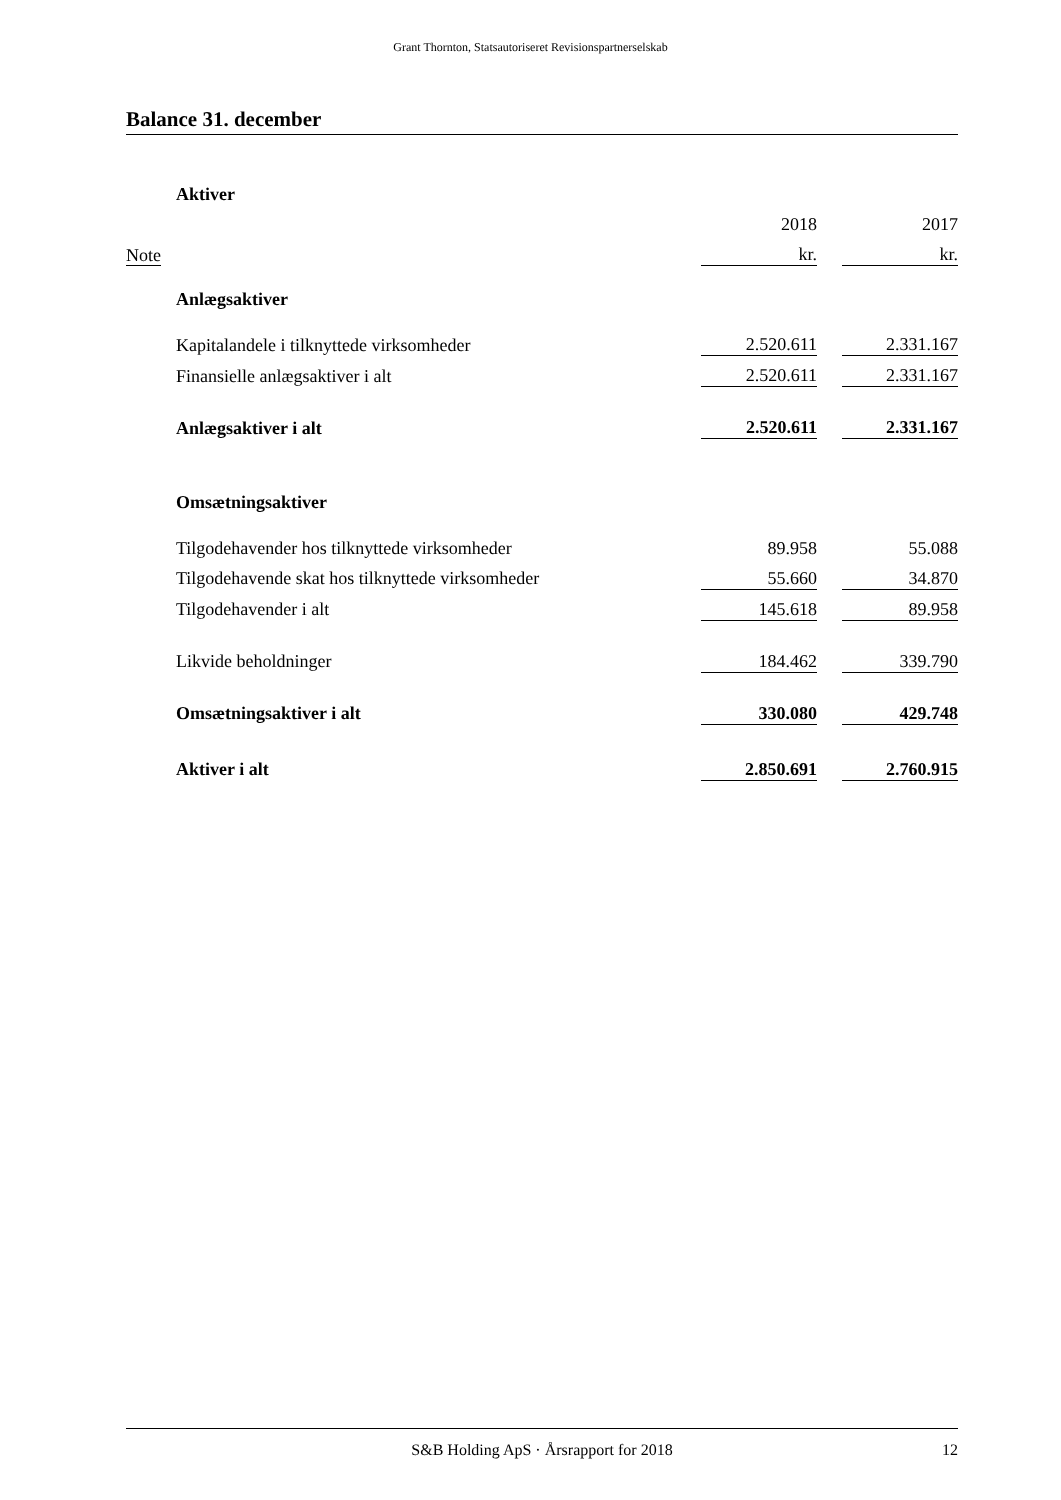Grant Thornton, Statsautoriseret Revisionspartnerselskab
Balance 31. december
| | Aktiver | | | |
| | | 2018 | | 2017 |
| Note | | kr. | | kr. |
| | Anlægsaktiver | | | |
| | Kapitalandele i tilknyttede virksomheder | 2.520.611 | | 2.331.167 |
| | Finansielle anlægsaktiver i alt | 2.520.611 | | 2.331.167 |
| | Anlægsaktiver i alt | 2.520.611 | | 2.331.167 |
| | Omsætningsaktiver | | | |
| | Tilgodehavender hos tilknyttede virksomheder | 89.958 | | 55.088 |
| | Tilgodehavende skat hos tilknyttede virksomheder | 55.660 | | 34.870 |
| | Tilgodehavender i alt | 145.618 | | 89.958 |
| | Likvide beholdninger | 184.462 | | 339.790 |
| | Omsætningsaktiver i alt | 330.080 | | 429.748 |
| | Aktiver i alt | 2.850.691 | | 2.760.915 |
S&B Holding ApS · Årsrapport for 2018 12